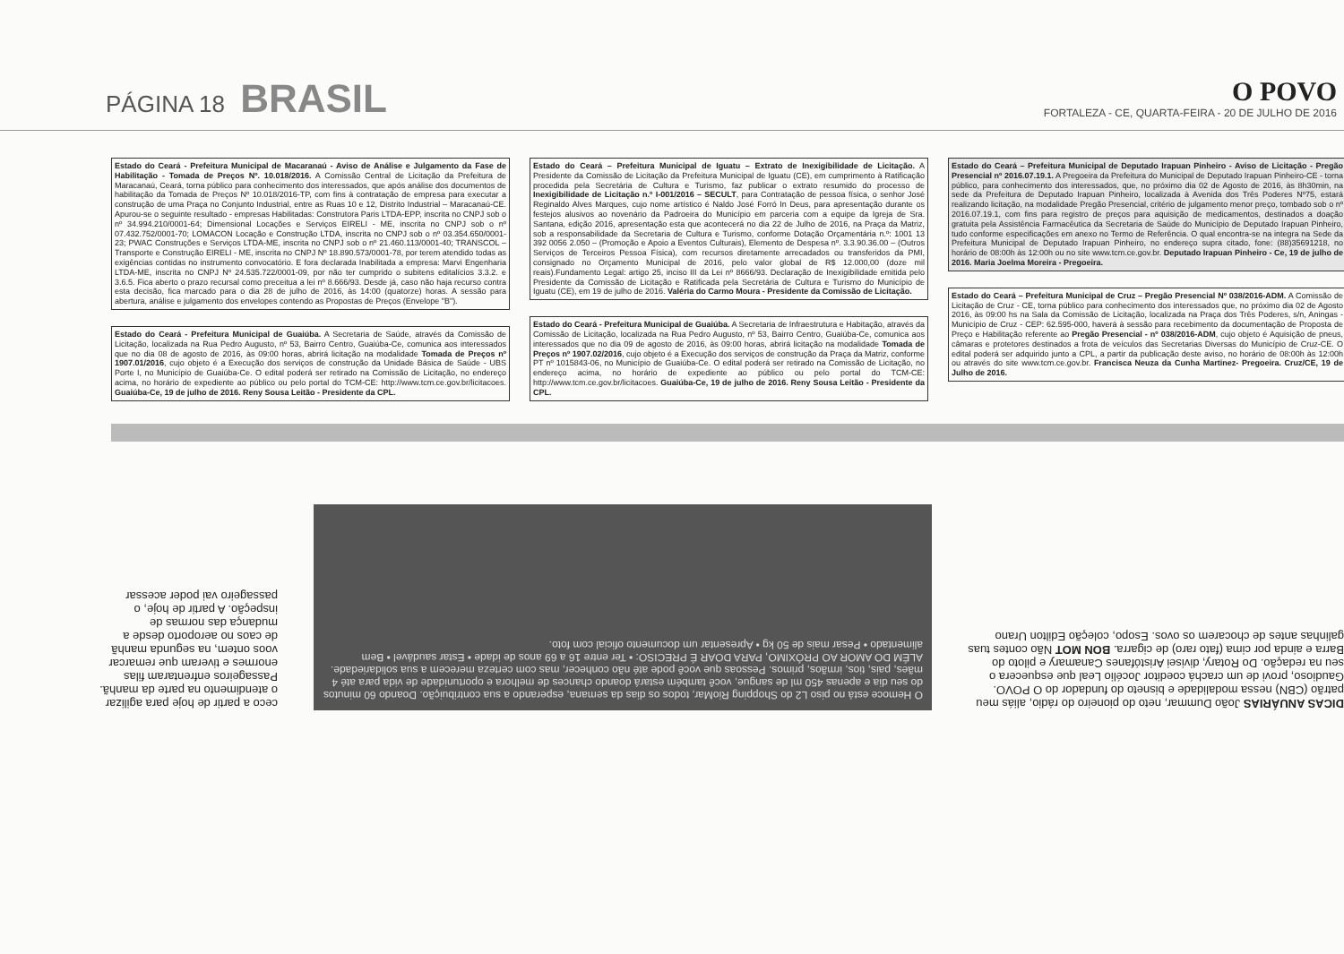PÁGINA 18 BRASIL
O POVO
FORTALEZA - CE, QUARTA-FEIRA - 20 DE JULHO DE 2016
Estado do Ceará - Prefeitura Municipal de Macaranaú - Aviso de Análise e Julgamento da Fase de Habilitação - Tomada de Preços Nº. 10.018/2016. A Comissão Central de Licitação da Prefeitura de Maracanaú, Ceará, torna público para conhecimento dos interessados, que após análise dos documentos de habilitação da Tomada de Preços Nº 10.018/2016-TP, com fins à contratação de empresa para executar a construção de uma Praça no Conjunto Industrial, entre as Ruas 10 e 12, Distrito Industrial – Maracanaú-CE. Apurou-se o seguinte resultado - empresas Habilitadas: Construtora Paris LTDA-EPP, inscrita no CNPJ sob o nº 34.994.210/0001-64; Dimensional Locações e Serviços EIRELI - ME, inscrita no CNPJ sob o nº 07.432.752/0001-70; LOMACON Locação e Construção LTDA, inscrita no CNPJ sob o nº 03.354.650/0001-23; PWAC Construções e Serviços LTDA-ME, inscrita no CNPJ sob o nº 21.460.113/0001-40; TRANSCOL – Transporte e Construção EIRELI - ME, inscrita no CNPJ Nº 18.890.573/0001-78, por terem atendido todas as exigências contidas no instrumento convocatório. E fora declarada Inabilitada a empresa: Marvi Engenharia LTDA-ME, inscrita no CNPJ Nº 24.535.722/0001-09, por não ter cumprido o subitens editalícios 3.3.2. e 3.6.5. Fica aberto o prazo recursal como preceitua a lei nº 8.666/93. Desde já, caso não haja recurso contra esta decisão, fica marcado para o dia 28 de julho de 2016, às 14:00 (quatorze) horas. A sessão para abertura, análise e julgamento dos envelopes contendo as Propostas de Preços (Envelope "B").
Estado do Ceará - Prefeitura Municipal de Guaiúba. A Secretaria de Saúde, através da Comissão de Licitação, localizada na Rua Pedro Augusto, nº 53, Bairro Centro, Guaiúba-Ce, comunica aos interessados que no dia 08 de agosto de 2016, às 09:00 horas, abrirá licitação na modalidade Tomada de Preços nº 1907.01/2016, cujo objeto é a Execução dos serviços de construção da Unidade Básica de Saúde - UBS Porte I, no Município de Guaiúba-Ce. O edital poderá ser retirado na Comissão de Licitação, no endereço acima, no horário de expediente ao público ou pelo portal do TCM-CE: http://www.tcm.ce.gov.br/licitacoes. Guaiúba-Ce, 19 de julho de 2016. Reny Sousa Leitão - Presidente da CPL.
Estado do Ceará – Prefeitura Municipal de Iguatu – Extrato de Inexigibilidade de Licitação. A Presidente da Comissão de Licitação da Prefeitura Municipal de Iguatu (CE), em cumprimento à Ratificação procedida pela Secretária de Cultura e Turismo, faz publicar o extrato resumido do processo de Inexigibilidade de Licitação n.º I-001/2016 – SECULT, para Contratação de pessoa física, o senhor José Reginaldo Alves Marques, cujo nome artístico é Naldo José Forró In Deus, para apresentação durante os festejos alusivos ao novenário da Padroeira do Município em parceria com a equipe da Igreja de Sra. Santana, edição 2016, apresentação esta que acontecerá no dia 22 de Julho de 2016, na Praça da Matriz, sob a responsabilidade da Secretaria de Cultura e Turismo, conforme Dotação Orçamentária n.º: 1001 13 392 0056 2.050 – (Promoção e Apoio a Eventos Culturais), Elemento de Despesa nº. 3.3.90.36.00 – (Outros Serviços de Terceiros Pessoa Física), com recursos diretamente arrecadados ou transferidos da PMI, consignado no Orçamento Municipal de 2016, pelo valor global de R$ 12.000,00 (doze mil reais).Fundamento Legal: artigo 25, inciso III da Lei nº 8666/93. Declaração de Inexigibilidade emitida pelo Presidente da Comissão de Licitação e Ratificada pela Secretária de Cultura e Turismo do Município de Iguatu (CE), em 19 de julho de 2016. Valéria do Carmo Moura - Presidente da Comissão de Licitação.
Estado do Ceará - Prefeitura Municipal de Guaiúba. A Secretaria de Infraestrutura e Habitação, através da Comissão de Licitação, localizada na Rua Pedro Augusto, nº 53, Bairro Centro, Guaiúba-Ce, comunica aos interessados que no dia 09 de agosto de 2016, às 09:00 horas, abrirá licitação na modalidade Tomada de Preços nº 1907.02/2016, cujo objeto é a Execução dos serviços de construção da Praça da Matriz, conforme PT nº 1015843-06, no Município de Guaiúba-Ce. O edital poderá ser retirado na Comissão de Licitação, no endereço acima, no horário de expediente ao público ou pelo portal do TCM-CE: http://www.tcm.ce.gov.br/licitacoes. Guaiúba-Ce, 19 de julho de 2016. Reny Sousa Leitão - Presidente da CPL.
Estado do Ceará – Prefeitura Municipal de Deputado Irapuan Pinheiro - Aviso de Licitação - Pregão Presencial nº 2016.07.19.1. A Pregoeira da Prefeitura do Municipal de Deputado Irapuan Pinheiro-CE - torna público, para conhecimento dos interessados, que, no próximo dia 02 de Agosto de 2016, às 8h30min, na sede da Prefeitura de Deputado Irapuan Pinheiro, localizada à Avenida dos Três Poderes Nº75, estará realizando licitação, na modalidade Pregão Presencial, critério de julgamento menor preço, tombado sob o nº 2016.07.19.1, com fins para registro de preços para aquisição de medicamentos, destinados a doação gratuita pela Assistência Farmacêutica da Secretaria de Saúde do Município de Deputado Irapuan Pinheiro, tudo conforme especificações em anexo no Termo de Referência. O qual encontra-se na integra na Sede da Prefeitura Municipal de Deputado Irapuan Pinheiro, no endereço supra citado, fone: (88)35691218, no horário de 08:00h às 12:00h ou no site www.tcm.ce.gov.br. Deputado Irapuan Pinheiro - Ce, 19 de julho de 2016. Maria Joelma Moreira - Pregoeira.
Estado do Ceará – Prefeitura Municipal de Cruz – Pregão Presencial Nº 038/2016-ADM. A Comissão de Licitação de Cruz - CE, torna público para conhecimento dos interessados que, no próximo dia 02 de Agosto 2016, às 09:00 hs na Sala da Comissão de Licitação, localizada na Praça dos Três Poderes, s/n, Aningas - Município de Cruz - CEP: 62.595-000, haverá à sessão para recebimento da documentação de Proposta de Preço e Habilitação referente ao Pregão Presencial - nº 038/2016-ADM, cujo objeto é Aquisição de pneus, câmaras e protetores destinados a frota de veículos das Secretarias Diversas do Município de Cruz-CE. O edital poderá ser adquirido junto a CPL, a partir da publicação deste aviso, no horário de 08:00h às 12:00h ou através do site www.tcm.ce.gov.br. Francisca Neuza da Cunha Martinez- Pregoeira. Cruz/CE, 19 de Julho de 2016.
ceco a partir de hoje para agilizar o atendimento na parte da manhã. Passageiros enfrentaram filas enormes e tiveram que remarcar voos ontem, na segunda manhã de caos no aeroporto desde a mudança das normas de inspeção. A partir de hoje, o passageiro vai poder acessar
O Hemoce está no piso L2 do Shopping RioMar, todos os dias da semana, esperando a sua contribuição. Doando 60 minutos do seu dia e apenas 450 ml de sangue, você também estará doando chances de melhora e oportunidade de vida para até 4 mães, pais, tios, irmãos, primos. Pessoas que você pode até não conhecer, mas com certeza merecem a sua solidariedade. ALÉM DO AMOR AO PRÓXIMO, PARA DOAR É PRECISO: • Ter entre 16 a 69 anos de idade • Estar saudável • Bem alimentado • Pesar mais de 50 kg • Apresentar um documento oficial com foto.
DICAS ANUÁRIAS João Dummar, neto do pioneiro do rádio, aliás meu patrão (CBN) nessa modalidade e bisneto do fundador do O POVO. Gaudioso, provi de um crachá coeditor Jocélio Leal que esquecera o seu na redação. Do Rotary, divisei Aristófanes Canamary e piloto do Barra e ainda por cima (fato raro) de cigarra. BON MOT Não contes tuas galinhas antes de chocarem os ovos. Esopo, coleção Edilton Urano